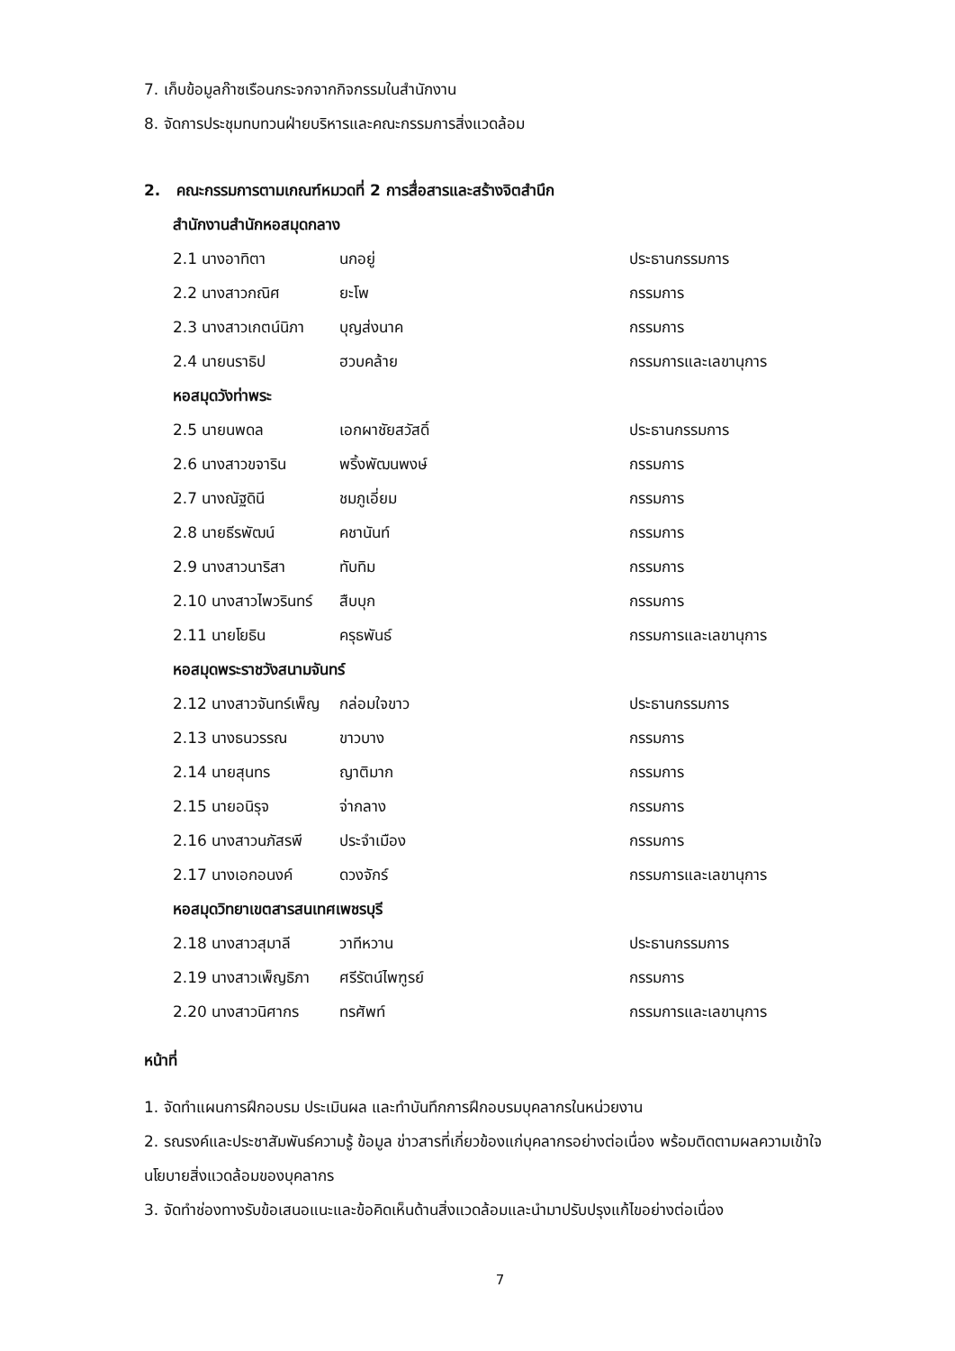7. เก็บข้อมูลก๊าซเรือนกระจกจากกิจกรรมในสำนักงาน
8. จัดการประชุมทบทวนฝ่ายบริหารและคณะกรรมการสิ่งแวดล้อม
2. คณะกรรมการตามเกณฑ์หมวดที่ 2 การสื่อสารและสร้างจิตสำนึก
สำนักงานสำนักหอสมุดกลาง
2.1 นางอาทิตา นกอยู่ ประธานกรรมการ
2.2 นางสาวกณิศ ยะโพ กรรมการ
2.3 นางสาวเกตน์นิภา บุญส่งนาค กรรมการ
2.4 นายนราธิป ฮวบคล้าย กรรมการและเลขานุการ
หอสมุดวังท่าพระ
2.5 นายนพดล เอกผาชัยสวัสดิ์ ประธานกรรมการ
2.6 นางสาวขจาริน พริ้งพัฒนพงษ์ กรรมการ
2.7 นางณัฐดินี ชมภูเอี่ยม กรรมการ
2.8 นายธีรพัฒน์ คชานันท์ กรรมการ
2.9 นางสาวนาริสา ทับทิม กรรมการ
2.10 นางสาวไพวรินทร์ สืบบุก กรรมการ
2.11 นายโยธิน ครุธพันธ์ กรรมการและเลขานุการ
หอสมุดพระราชวังสนามจันทร์
2.12 นางสาวจันทร์เพ็ญ กล่อมใจขาว ประธานกรรมการ
2.13 นางธนวรรณ ขาวบาง กรรมการ
2.14 นายสุนทร ญาติมาก กรรมการ
2.15 นายอนิรุจ จ่ากลาง กรรมการ
2.16 นางสาวนภัสรพี ประจำเมือง กรรมการ
2.17 นางเอกอนงค์ ดวงจักร์ กรรมการและเลขานุการ
หอสมุดวิทยาเขตสารสนเทศเพชรบุรี
2.18 นางสาวสุมาลี วาทีหวาน ประธานกรรมการ
2.19 นางสาวเพ็ญธิภา ศรีรัตน์ไพฑูรย์ กรรมการ
2.20 นางสาวนิศากร ทรศัพท์ กรรมการและเลขานุการ
หน้าที่
1. จัดทำแผนการฝึกอบรม ประเมินผล และทำบันทึกการฝึกอบรมบุคลากรในหน่วยงาน
2. รณรงค์และประชาสัมพันธ์ความรู้ ข้อมูล ข่าวสารที่เกี่ยวข้องแก่บุคลากรอย่างต่อเนื่อง พร้อมติดตามผลความเข้าใจนโยบายสิ่งแวดล้อมของบุคลากร
3. จัดทำช่องทางรับข้อเสนอแนะและข้อคิดเห็นด้านสิ่งแวดล้อมและนำมาปรับปรุงแก้ไขอย่างต่อเนื่อง
7